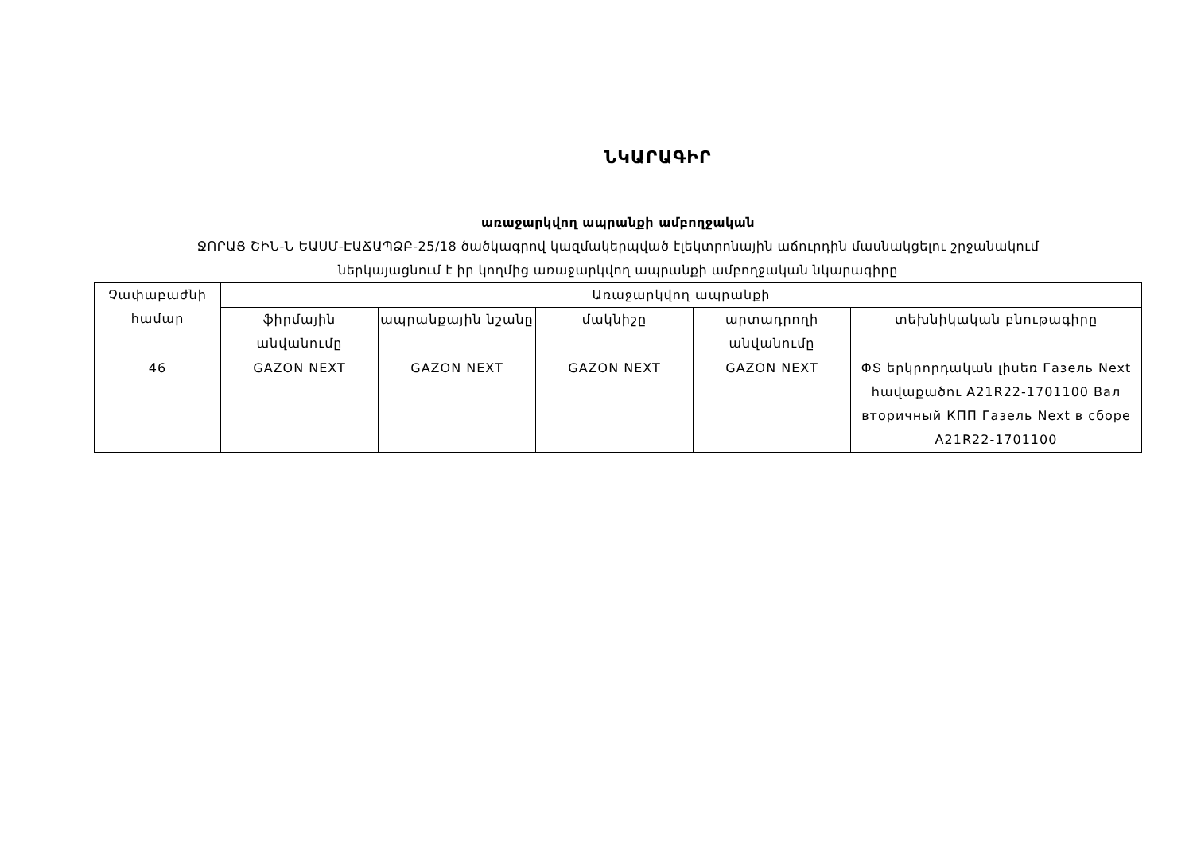ՆԿԱՐԱԳԻՐ
առաջարկվող ապրանքի ամբողջական
ՋՈՐԱՑ ՇԻՆ-Ն ԵԱՍՄ-ԷԱՃԱՊՁԲ-25/18 ծածկագրով կազմակերպված էլեկտրոնային աճուրդին մասնակցելու շրջանակում
ներկայացնում է իր կողմից առաջարկվող ապրանքի ամբողջական նկարագիրը
| Չափաբաժնի համար | Առաջարկվող ապրանքի | | | | |
| --- | --- | --- | --- | --- | --- |
| | ֆիրմային անվանումը | ապրանքային նշանը | մակնիշը | արտադրողի անվանումը | տեխնիկական բնութագիրը |
| 46 | GAZON NEXT | GAZON NEXT | GAZON NEXT | GAZON NEXT | ՓՏ երկրորդական լիսեռ Газель Next հավաքածու A21R22-1701100 Вал вторичный КПП Газель Next в сборе A21R22-1701100 |